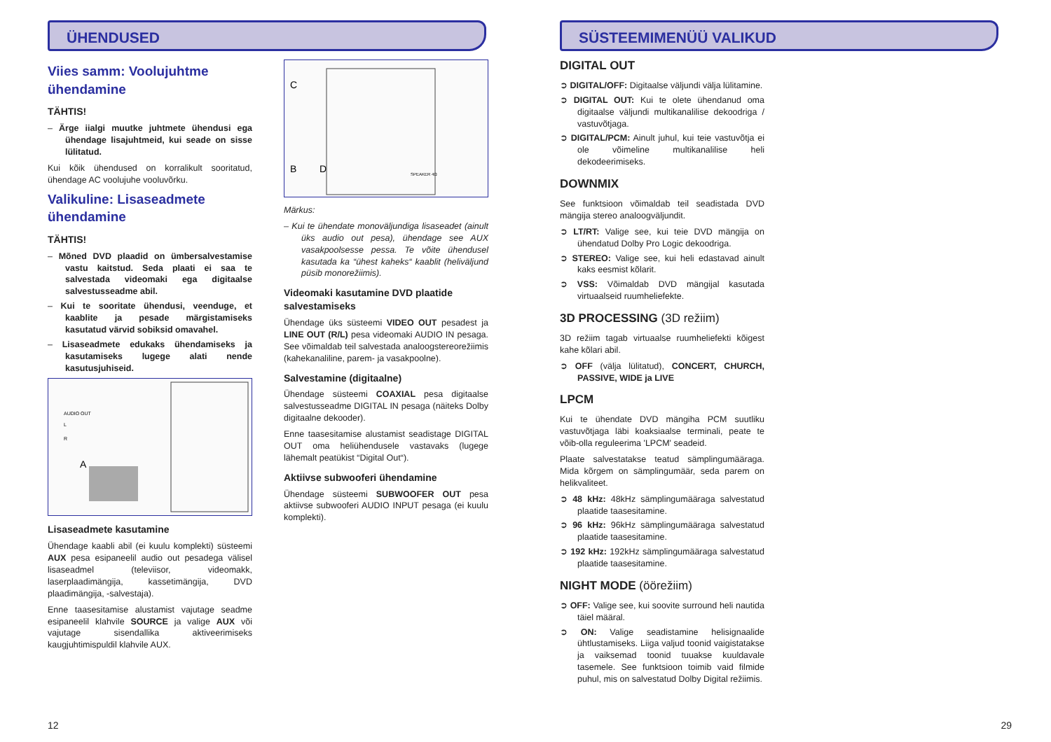ÜHENDUSED
Viies samm: Voolujuhtme ühendamine
TÄHTIS!
– Ärge iialgi muutke juhtmete ühendusi ega ühendage lisajuhtmeid, kui seade on sisse lülitatud.
Kui kõik ühendused on korralikult sooritatud, ühendage AC voolujuhe vooluvõrku.
Valikuline: Lisaseadmete ühendamine
TÄHTIS!
– Mõned DVD plaadid on ümbersalvestamise vastu kaitstud. Seda plaati ei saa te salvestada videomaki ega digitaalse salvestusseadme abil.
– Kui te sooritate ühendusi, veenduge, et kaablite ja pesade märgistamiseks kasutatud värvid sobiksid omavahel.
– Lisaseadmete edukaks ühendamiseks ja kasutamiseks lugege alati nende kasutusjuhiseid.
AUDIO OUT
L
R
A
Lisaseadmete kasutamine
Ühendage kaabli abil (ei kuulu komplekti) süsteemi AUX pesa esipaneelil audio out pesadega välisel lisaseadmel (televiisor, videomakk, laserplaadimängija, kassetimängija, DVD plaadimängija, -salvestaja).
Enne taasesitamise alustamist vajutage seadme esipaneelil klahvile SOURCE ja valige AUX või vajutage sisendallika aktiveerimiseks kaugjuhtimispuldil klahvile AUX.
C
B
D
SPEAKER 4Ω
Märkus:
– Kui te ühendate monoväljundiga lisaseadet (ainult üks audio out pesa), ühendage see AUX vasakpoolsesse pessa. Te võite ühendusel kasutada ka “ühest kaheks“ kaablit (heliväljund püsib monorežiimis).
Videomaki kasutamine DVD plaatide salvestamiseks
Ühendage üks süsteemi VIDEO OUT pesadest ja LINE OUT (R/L) pesa videomaki AUDIO IN pesaga. See võimaldab teil salvestada analoogstereorežiimis (kahekanaliline, parem- ja vasakpoolne).
Salvestamine (digitaalne)
Ühendage süsteemi COAXIAL pesa digitaalse salvestusseadme DIGITAL IN pesaga (näiteks Dolby digitaalne dekooder).
Enne taasesitamise alustamist seadistage DIGITAL OUT oma heliühendusele vastavaks (lugege lähemalt peatükist “Digital Out“).
Aktiivse subwooferi ühendamine
Ühendage süsteemi SUBWOOFER OUT pesa aktiivse subwooferi AUDIO INPUT pesaga (ei kuulu komplekti).
12
SÜSTEEMIMENÜÜ VALIKUD
DIGITAL OUT
➲ DIGITAL/OFF: Digitaalse väljundi välja lülitamine.
➲ DIGITAL OUT: Kui te olete ühendanud oma digitaalse väljundi multikanalilise dekoodriga / vastuvõtjaga.
➲ DIGITAL/PCM: Ainult juhul, kui teie vastuvõtja ei ole võimeline multikanalilise heli dekodeerimiseks.
DOWNMIX
See funktsioon võimaldab teil seadistada DVD mängija stereo analoogväljundit.
➲ LT/RT: Valige see, kui teie DVD mängija on ühendatud Dolby Pro Logic dekoodriga.
➲ STEREO: Valige see, kui heli edastavad ainult kaks eesmist kõlarit.
➲ VSS: Võimaldab DVD mängijal kasutada virtuaalseid ruumheliefekte.
3D PROCESSING (3D režiim)
3D režiim tagab virtuaalse ruumheliefekti kõigest kahe kõlari abil.
➲ OFF (välja lülitatud), CONCERT, CHURCH, PASSIVE, WIDE ja LIVE
LPCM
Kui te ühendate DVD mängiha PCM suutliku vastuvõtjaga läbi koaksiaalse terminali, peate te võib-olla reguleerima 'LPCM' seadeid.
Plaate salvestatakse teatud sämplingumääraga. Mida kõrgem on sämplingumäär, seda parem on helikvaliteet.
➲ 48 kHz: 48kHz sämplingumääraga salvestatud plaatide taasesitamine.
➲ 96 kHz: 96kHz sämplingumääraga salvestatud plaatide taasesitamine.
➲ 192 kHz: 192kHz sämplingumääraga salvestatud plaatide taasesitamine.
NIGHT MODE (öörežiim)
➲ OFF: Valige see, kui soovite surround heli nautida täiel määral.
➲ ON: Valige seadistamine helisignaalide ühtlustamiseks. Liiga valjud toonid vaigistatakse ja vaiksemad toonid tuuakse kuuldavale tasemele. See funktsioon toimib vaid filmide puhul, mis on salvestatud Dolby Digital režiimis.
29